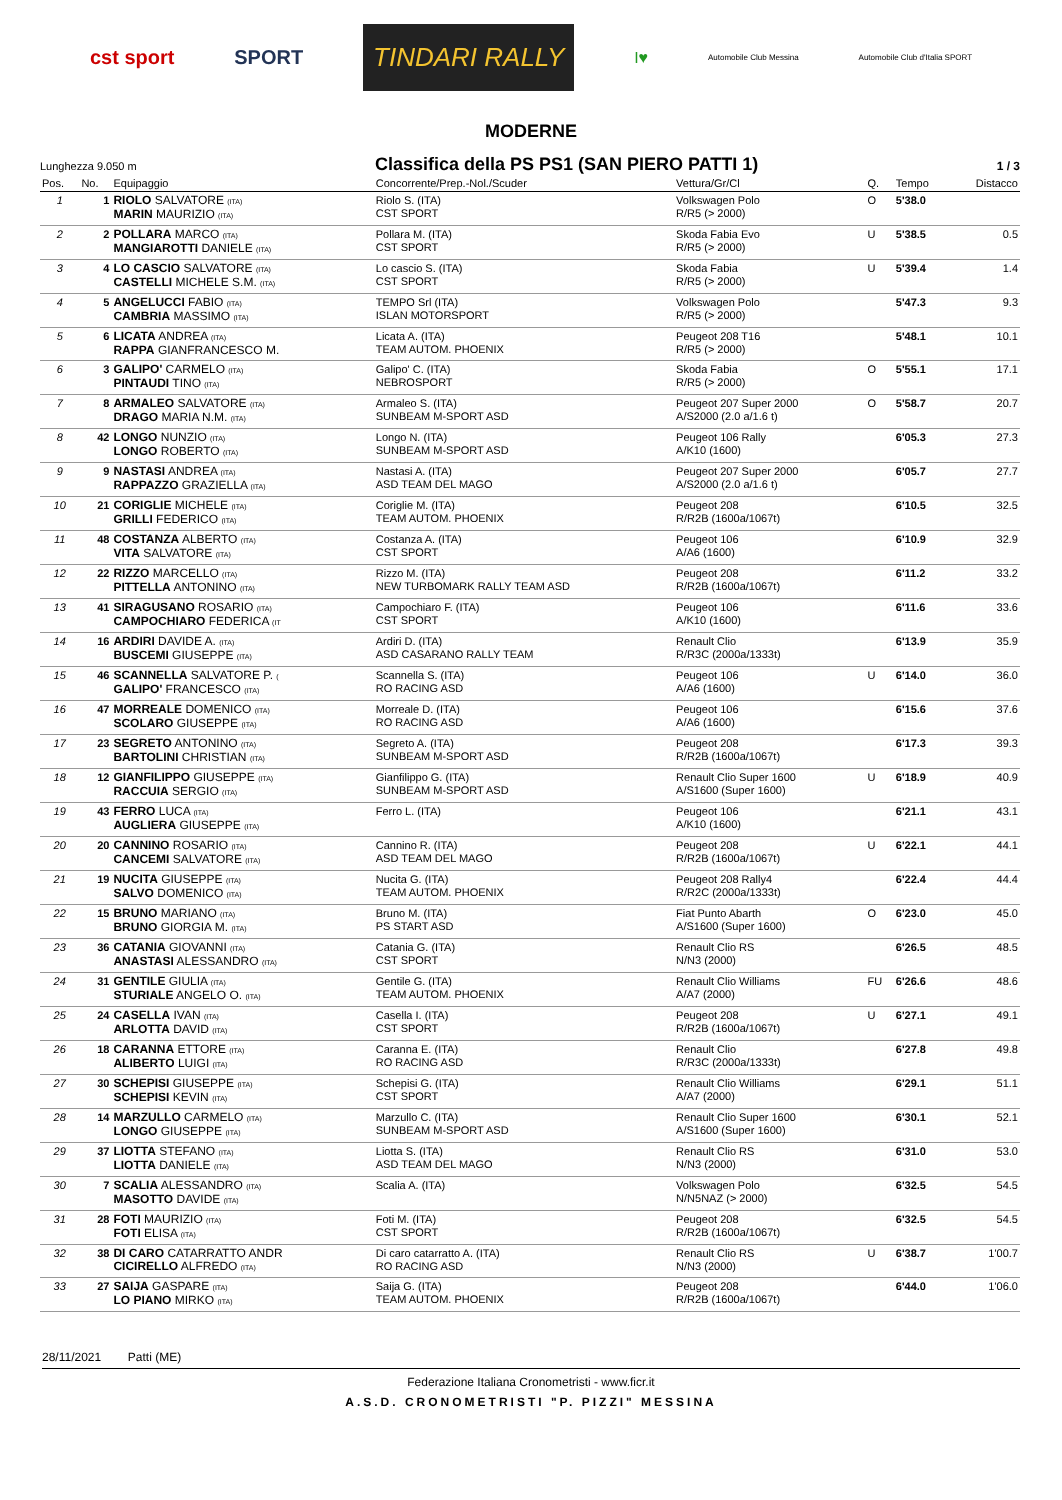cst sport SPORT TINDARI RALLY I♥ Automobile Club Messina Automobile Club d'Italia SPORT
MODERNE
Lunghezza 9.050 m Classifica della PS PS1 (SAN PIERO PATTI 1) 1 / 3
| Pos. | No. | Equipaggio | Concorrente/Prep.-Nol./Scuder | Vettura/Gr/Cl | Q. | Tempo | Distacco |
| --- | --- | --- | --- | --- | --- | --- | --- |
| 1 | 1 | RIOLO SALVATORE (ITA) MARIN MAURIZIO (ITA) | Riolo S. (ITA) CST SPORT | Volkswagen Polo R/R5 (> 2000) | O | 5'38.0 | |
| 2 | 2 | POLLARA MARCO (ITA) MANGIAROTTI DANIELE (ITA) | Pollara M. (ITA) CST SPORT | Skoda Fabia Evo R/R5 (> 2000) | U | 5'38.5 | 0.5 |
| 3 | 4 | LO CASCIO SALVATORE (ITA) CASTELLI MICHELE S.M. (ITA) | Lo cascio S. (ITA) CST SPORT | Skoda Fabia R/R5 (> 2000) | U | 5'39.4 | 1.4 |
| 4 | 5 | ANGELUCCI FABIO (ITA) CAMBRIA MASSIMO (ITA) | TEMPO Srl (ITA) ISLAN MOTORSPORT | Volkswagen Polo R/R5 (> 2000) | | 5'47.3 | 9.3 |
| 5 | 6 | LICATA ANDREA (ITA) RAPPA GIANFRANCESCO M. | Licata A. (ITA) TEAM AUTOM. PHOENIX | Peugeot 208 T16 R/R5 (> 2000) | | 5'48.1 | 10.1 |
| 6 | 3 | GALIPO' CARMELO (ITA) PINTAUDI TINO (ITA) | Galipo' C. (ITA) NEBROSPORT | Skoda Fabia R/R5 (> 2000) | O | 5'55.1 | 17.1 |
| 7 | 8 | ARMALEO SALVATORE (ITA) DRAGO MARIA N.M. (ITA) | Armaleo S. (ITA) SUNBEAM M-SPORT ASD | Peugeot 207 Super 2000 A/S2000 (2.0 a/1.6 t) | O | 5'58.7 | 20.7 |
| 8 | 42 | LONGO NUNZIO (ITA) LONGO ROBERTO (ITA) | Longo N. (ITA) SUNBEAM M-SPORT ASD | Peugeot 106 Rally A/K10 (1600) | | 6'05.3 | 27.3 |
| 9 | 9 | NASTASI ANDREA (ITA) RAPPAZZO GRAZIELLA (ITA) | Nastasi A. (ITA) ASD TEAM DEL MAGO | Peugeot 207 Super 2000 A/S2000 (2.0 a/1.6 t) | | 6'05.7 | 27.7 |
| 10 | 21 | CORIGLIE MICHELE (ITA) GRILLI FEDERICO (ITA) | Coriglie M. (ITA) TEAM AUTOM. PHOENIX | Peugeot 208 R/R2B (1600a/1067t) | | 6'10.5 | 32.5 |
| 11 | 48 | COSTANZA ALBERTO (ITA) VITA SALVATORE (ITA) | Costanza A. (ITA) CST SPORT | Peugeot 106 A/A6 (1600) | | 6'10.9 | 32.9 |
| 12 | 22 | RIZZO MARCELLO (ITA) PITTELLA ANTONINO (ITA) | Rizzo M. (ITA) NEW TURBOMARK RALLY TEAM ASD | Peugeot 208 R/R2B (1600a/1067t) | | 6'11.2 | 33.2 |
| 13 | 41 | SIRAGUSANO ROSARIO (ITA) CAMPOCHIARO FEDERICA (IT | Campochiaro F. (ITA) CST SPORT | Peugeot 106 A/K10 (1600) | | 6'11.6 | 33.6 |
| 14 | 16 | ARDIRI DAVIDE A. (ITA) BUSCEMI GIUSEPPE (ITA) | Ardiri D. (ITA) ASD CASARANO RALLY TEAM | Renault Clio R/R3C (2000a/1333t) | | 6'13.9 | 35.9 |
| 15 | 46 | SCANNELLA SALVATORE P. ( GALIPO' FRANCESCO (ITA) | Scannella S. (ITA) RO RACING ASD | Peugeot 106 A/A6 (1600) | U | 6'14.0 | 36.0 |
| 16 | 47 | MORREALE DOMENICO (ITA) SCOLARO GIUSEPPE (ITA) | Morreale D. (ITA) RO RACING ASD | Peugeot 106 A/A6 (1600) | | 6'15.6 | 37.6 |
| 17 | 23 | SEGRETO ANTONINO (ITA) BARTOLINI CHRISTIAN (ITA) | Segreto A. (ITA) SUNBEAM M-SPORT ASD | Peugeot 208 R/R2B (1600a/1067t) | | 6'17.3 | 39.3 |
| 18 | 12 | GIANFILIPPO GIUSEPPE (ITA) RACCUIA SERGIO (ITA) | Gianfilippo G. (ITA) SUNBEAM M-SPORT ASD | Renault Clio Super 1600 A/S1600 (Super 1600) | U | 6'18.9 | 40.9 |
| 19 | 43 | FERRO LUCA (ITA) AUGLIERA GIUSEPPE (ITA) | Ferro L. (ITA) | Peugeot 106 A/K10 (1600) | | 6'21.1 | 43.1 |
| 20 | 20 | CANNINO ROSARIO (ITA) CANCEMI SALVATORE (ITA) | Cannino R. (ITA) ASD TEAM DEL MAGO | Peugeot 208 R/R2B (1600a/1067t) | U | 6'22.1 | 44.1 |
| 21 | 19 | NUCITA GIUSEPPE (ITA) SALVO DOMENICO (ITA) | Nucita G. (ITA) TEAM AUTOM. PHOENIX | Peugeot 208 Rally4 R/R2C (2000a/1333t) | | 6'22.4 | 44.4 |
| 22 | 15 | BRUNO MARIANO (ITA) BRUNO GIORGIA M. (ITA) | Bruno M. (ITA) PS START ASD | Fiat Punto Abarth A/S1600 (Super 1600) | O | 6'23.0 | 45.0 |
| 23 | 36 | CATANIA GIOVANNI (ITA) ANASTASI ALESSANDRO (ITA) | Catania G. (ITA) CST SPORT | Renault Clio RS N/N3 (2000) | | 6'26.5 | 48.5 |
| 24 | 31 | GENTILE GIULIA (ITA) STURIALE ANGELO O. (ITA) | Gentile G. (ITA) TEAM AUTOM. PHOENIX | Renault Clio Williams A/A7 (2000) | FU | 6'26.6 | 48.6 |
| 25 | 24 | CASELLA IVAN (ITA) ARLOTTA DAVID (ITA) | Casella I. (ITA) CST SPORT | Peugeot 208 R/R2B (1600a/1067t) | U | 6'27.1 | 49.1 |
| 26 | 18 | CARANNA ETTORE (ITA) ALIBERTO LUIGI (ITA) | Caranna E. (ITA) RO RACING ASD | Renault Clio R/R3C (2000a/1333t) | | 6'27.8 | 49.8 |
| 27 | 30 | SCHEPISI GIUSEPPE (ITA) SCHEPISI KEVIN (ITA) | Schepisi G. (ITA) CST SPORT | Renault Clio Williams A/A7 (2000) | | 6'29.1 | 51.1 |
| 28 | 14 | MARZULLO CARMELO (ITA) LONGO GIUSEPPE (ITA) | Marzullo C. (ITA) SUNBEAM M-SPORT ASD | Renault Clio Super 1600 A/S1600 (Super 1600) | | 6'30.1 | 52.1 |
| 29 | 37 | LIOTTA STEFANO (ITA) LIOTTA DANIELE (ITA) | Liotta S. (ITA) ASD TEAM DEL MAGO | Renault Clio RS N/N3 (2000) | | 6'31.0 | 53.0 |
| 30 | 7 | SCALIA ALESSANDRO (ITA) MASOTTO DAVIDE (ITA) | Scalia A. (ITA) | Volkswagen Polo N/N5NAZ (> 2000) | | 6'32.5 | 54.5 |
| 31 | 28 | FOTI MAURIZIO (ITA) FOTI ELISA (ITA) | Foti M. (ITA) CST SPORT | Peugeot 208 R/R2B (1600a/1067t) | | 6'32.5 | 54.5 |
| 32 | 38 | DI CARO CATARRATTO ANDR CICIRELLO ALFREDO (ITA) | Di caro catarratto A. (ITA) RO RACING ASD | Renault Clio RS N/N3 (2000) | U | 6'38.7 | 1'00.7 |
| 33 | 27 | SAIJA GASPARE (ITA) LO PIANO MIRKO (ITA) | Saija G. (ITA) TEAM AUTOM. PHOENIX | Peugeot 208 R/R2B (1600a/1067t) | | 6'44.0 | 1'06.0 |
28/11/2021 Patti (ME)
Federazione Italiana Cronometristi - www.ficr.it
A.S.D. CRONOMETRISTI "P. PIZZI" MESSINA